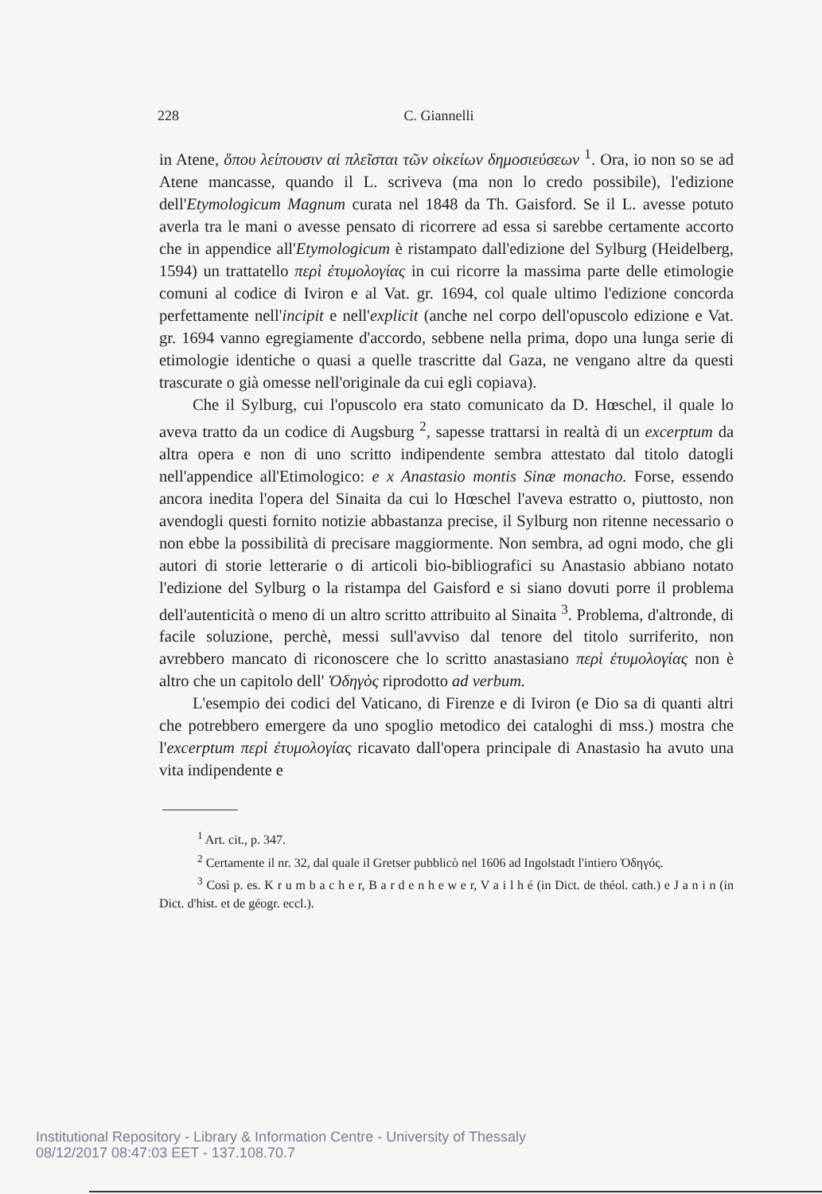228 C. Giannelli
in Atene, ὅπου λείπουσιν αἱ πλεῖσται τῶν οἰκείων δημοσιεύσεων <sup>1</sup>. Ora, io non so se ad Atene mancasse, quando il L. scriveva (ma non lo credo possibile), l'edizione dell'Etymologicum Magnum curata nel 1848 da Th. Gaisford. Se il L. avesse potuto averla tra le mani o avesse pensato di ricorrere ad essa si sarebbe certamente accorto che in appendice all'Etymologicum è ristampato dall'edizione del Sylburg (Heidelberg, 1594) un trattatello περὶ ἐτυμολογίας in cui ricorre la massima parte delle etimologie comuni al codice di Iviron e al Vat. gr. 1694, col quale ultimo l'edizione concorda perfettamente nell'incipit e nell'explicit (anche nel corpo dell'opuscolo edizione e Vat. gr. 1694 vanno egregiamente d'accordo, sebbene nella prima, dopo una lunga serie di etimologie identiche o quasi a quelle trascritte dal Gaza, ne vengano altre da questi trascurate o già omesse nell'originale da cui egli copiava).
Che il Sylburg, cui l'opuscolo era stato comunicato da D. Hœschel, il quale lo aveva tratto da un codice di Augsburg <sup>2</sup>, sapesse trattarsi in realtà di un excerptum da altra opera e non di uno scritto indipendente sembra attestato dal titolo datogli nell'appendice all'Etimologico: e x Anastasio montis Sinæ monacho. Forse, essendo ancora inedita l'opera del Sinaita da cui lo Hœschel l'aveva estratto o, piuttosto, non avendogli questi fornito notizie abbastanza precise, il Sylburg non ritenne necessario o non ebbe la possibilità di precisare maggiormente. Non sembra, ad ogni modo, che gli autori di storie letterarie o di articoli bio-bibliografici su Anastasio abbiano notato l'edizione del Sylburg o la ristampa del Gaisford e si siano dovuti porre il problema dell'autenticità o meno di un altro scritto attribuito al Sinaita <sup>3</sup>. Problema, d'altronde, di facile soluzione, perchè, messi sull'avviso dal tenore del titolo surriferito, non avrebbero mancato di riconoscere che lo scritto anastasiano περὶ ἐτυμολογίας non è altro che un capitolo dell' Ὁδηγὸς riprodotto ad verbum.
L'esempio dei codici del Vaticano, di Firenze e di Iviron (e Dio sa di quanti altri che potrebbero emergere da uno spoglio metodico dei cataloghi di mss.) mostra che l'excerptum περὶ ἐτυμολογίας ricavato dall'opera principale di Anastasio ha avuto una vita indipendente e
<sup>1</sup> Art. cit., p. 347.
<sup>2</sup> Certamente il nr. 32, dal quale il Gretser pubblicò nel 1606 ad Ingolstadt l'intiero Ὁδηγός.
<sup>3</sup> Così p. es. K r u m b a c h e r, B a r d e n h e w e r, V a i l h é (in Dict. de théol. cath.) e J a n i n (in Dict. d'hist. et de géogr. eccl.).
Institutional Repository - Library & Information Centre - University of Thessaly
08/12/2017 08:47:03 EET - 137.108.70.7